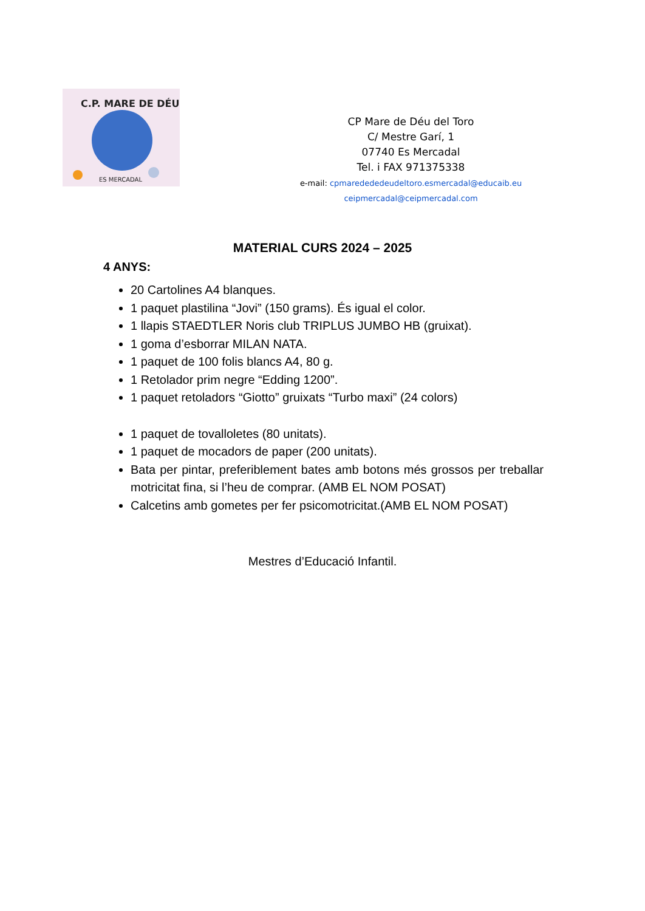C.P. MARE DE DÉU
ES MERCADAL
CP Mare de Déu del Toro
C/ Mestre Garí, 1
07740 Es Mercadal
Tel. i FAX 971375338
e-mail: cpmaredededeudeltoro.esmercadal@educaib.eu
ceipmercadal@ceipmercadal.com
MATERIAL CURS 2024 – 2025
4 ANYS:
20 Cartolines A4 blanques.
1 paquet plastilina “Jovi” (150 grams). És igual el color.
1 llapis STAEDTLER Noris club TRIPLUS JUMBO HB (gruixat).
1 goma d’esborrar MILAN NATA.
1 paquet de 100 folis blancs A4, 80 g.
1 Retolador prim negre “Edding 1200”.
1 paquet retoladors “Giotto” gruixats “Turbo maxi” (24 colors)
1 paquet de tovalloletes (80 unitats).
1 paquet de mocadors de paper (200 unitats).
Bata per pintar, preferiblement bates amb botons més grossos per treballar motricitat fina, si l’heu de comprar. (AMB EL NOM POSAT)
Calcetins amb gometes per fer psicomotricitat.(AMB EL NOM POSAT)
Mestres d’Educació Infantil.